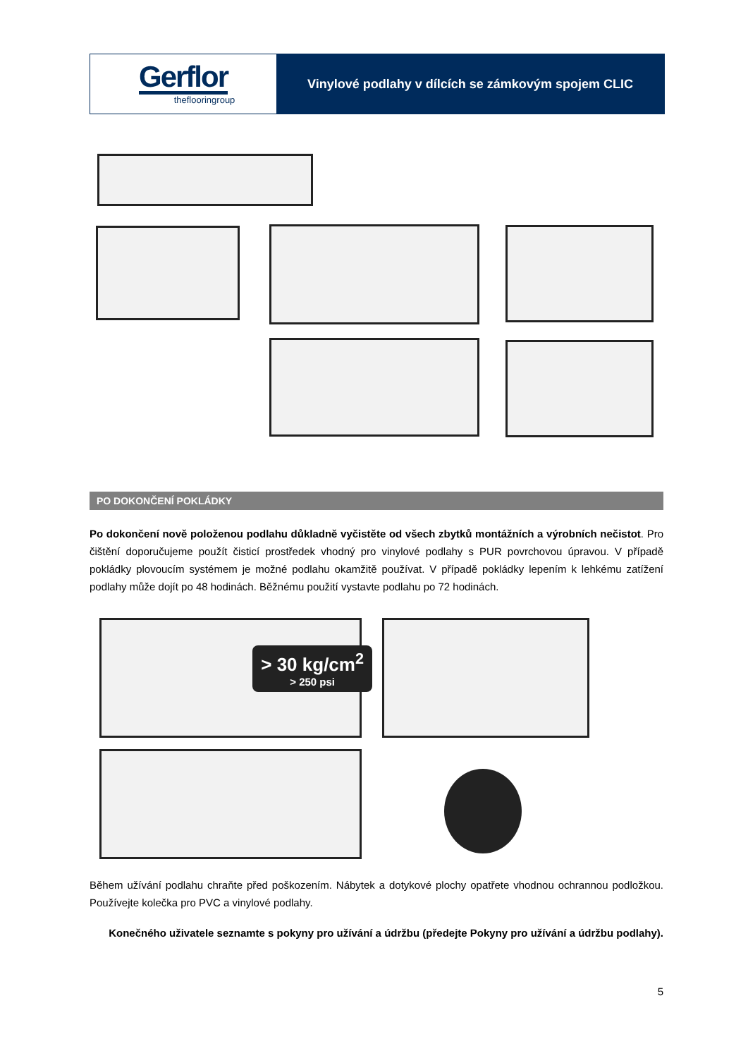Gerflor
theflooringroup
Vinylové podlahy v dílcích se zámkovým spojem CLIC
PO DOKONČENÍ POKLÁDKY
Po dokončení nově položenou podlahu důkladně vyčistěte od všech zbytků montážních a výrobních nečistot. Pro čištění doporučujeme použít čisticí prostředek vhodný pro vinylové podlahy s PUR povrchovou úpravou. V případě pokládky plovoucím systémem je možné podlahu okamžitě používat. V případě pokládky lepením k lehkému zatížení podlahy může dojít po 48 hodinách. Běžnému použití vystavte podlahu po 72 hodinách.
> 30 kg/cm<sup>2</sup>
> 250 psi
Během užívání podlahu chraňte před poškozením. Nábytek a dotykové plochy opatřete vhodnou ochrannou podložkou. Používejte kolečka pro PVC a vinylové podlahy.
Konečného uživatele seznamte s pokyny pro užívání a údržbu (předejte Pokyny pro užívání a údržbu podlahy).
5